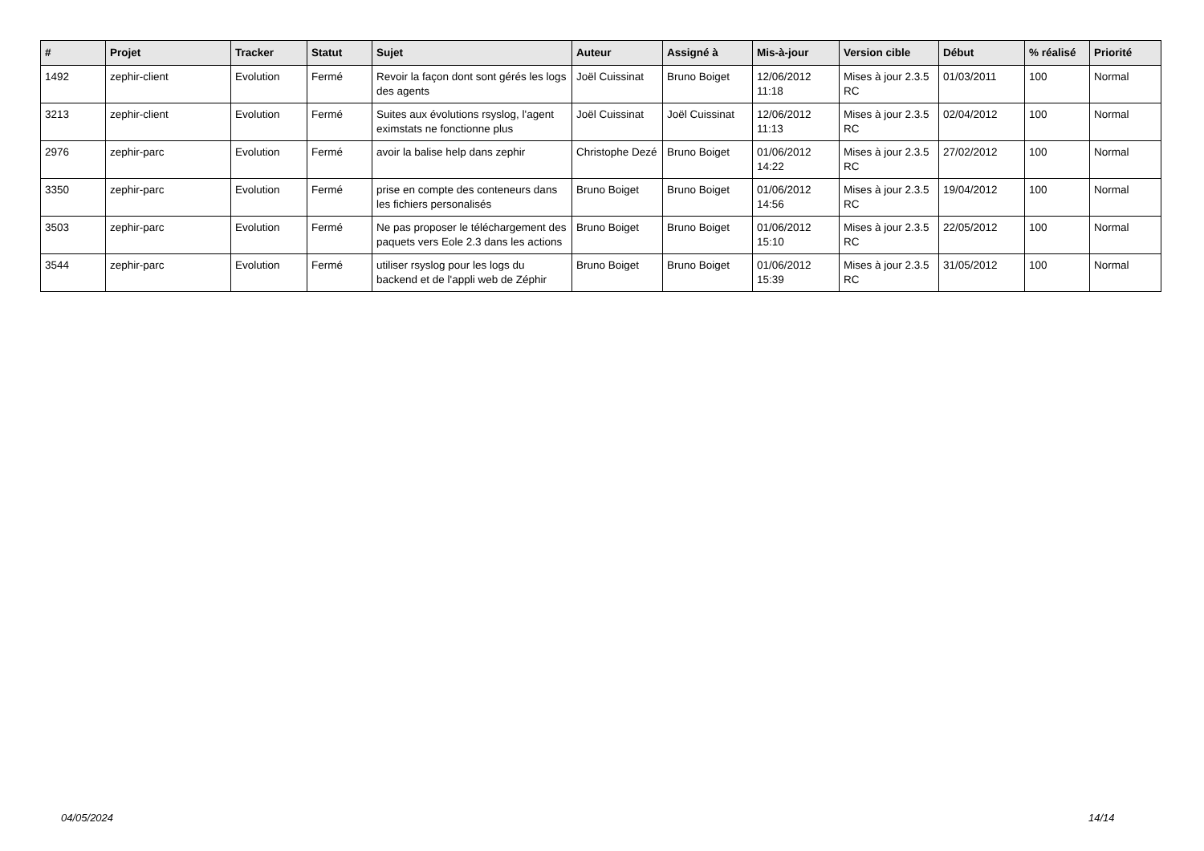| # | Projet | Tracker | Statut | Sujet | Auteur | Assigné à | Mis-à-jour | Version cible | Début | % réalisé | Priorité |
| --- | --- | --- | --- | --- | --- | --- | --- | --- | --- | --- | --- |
| 1492 | zephir-client | Evolution | Fermé | Revoir la façon dont sont gérés les logs des agents | Joël Cuissinat | Bruno Boiget | 12/06/2012 11:18 | Mises à jour 2.3.5 RC | 01/03/2011 | 100 | Normal |
| 3213 | zephir-client | Evolution | Fermé | Suites aux évolutions rsyslog, l'agent eximstats ne fonctionne plus | Joël Cuissinat | Joël Cuissinat | 12/06/2012 11:13 | Mises à jour 2.3.5 RC | 02/04/2012 | 100 | Normal |
| 2976 | zephir-parc | Evolution | Fermé | avoir la balise help dans zephir | Christophe Dezé | Bruno Boiget | 01/06/2012 14:22 | Mises à jour 2.3.5 RC | 27/02/2012 | 100 | Normal |
| 3350 | zephir-parc | Evolution | Fermé | prise en compte des conteneurs dans les fichiers personalisés | Bruno Boiget | Bruno Boiget | 01/06/2012 14:56 | Mises à jour 2.3.5 RC | 19/04/2012 | 100 | Normal |
| 3503 | zephir-parc | Evolution | Fermé | Ne pas proposer le téléchargement des paquets vers Eole 2.3 dans les actions | Bruno Boiget | Bruno Boiget | 01/06/2012 15:10 | Mises à jour 2.3.5 RC | 22/05/2012 | 100 | Normal |
| 3544 | zephir-parc | Evolution | Fermé | utiliser rsyslog pour les logs du backend et de l'appli web de Zéphir | Bruno Boiget | Bruno Boiget | 01/06/2012 15:39 | Mises à jour 2.3.5 RC | 31/05/2012 | 100 | Normal |
04/05/2024 14/14